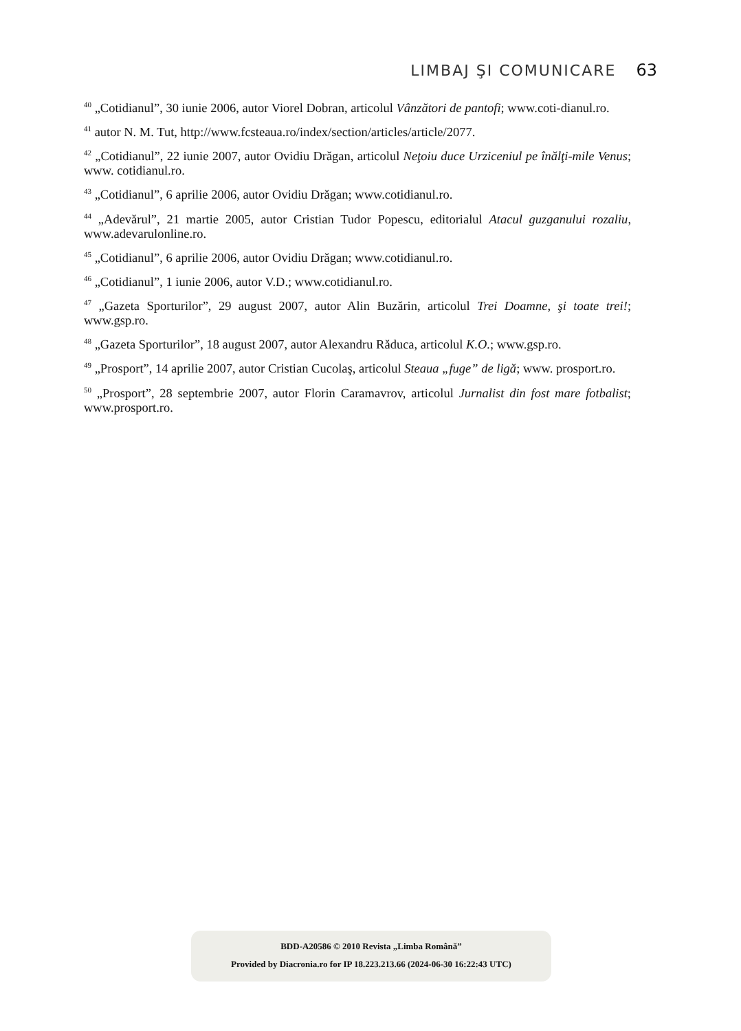LIMBAJ ŞI COMUNICARE 63
<sup>40</sup> „Cotidianul”, 30 iunie 2006, autor Viorel Dobran, articolul Vânzători de pantofi; www.coti-dianul.ro.
<sup>41</sup> autor N. M. Tut, http://www.fcsteaua.ro/index/section/articles/article/2077.
<sup>42</sup> „Cotidianul”, 22 iunie 2007, autor Ovidiu Drăgan, articolul Neţoiu duce Urziceniul pe înălţi-mile Venus; www. cotidianul.ro.
<sup>43</sup> „Cotidianul”, 6 aprilie 2006, autor Ovidiu Drăgan; www.cotidianul.ro.
<sup>44</sup> „Adevărul”, 21 martie 2005, autor Cristian Tudor Popescu, editorialul Atacul gu­zganului rozaliu, www.adevarulonline.ro.
<sup>45</sup> „Cotidianul”, 6 aprilie 2006, autor Ovidiu Drăgan; www.cotidianul.ro.
<sup>46</sup> „Cotidianul”, 1 iunie 2006, autor V.D.; www.cotidianul.ro.
<sup>47</sup> „Gazeta Sporturilor”, 29 august 2007, autor Alin Buzărin, articolul Trei Doamne, şi toate trei!; www.gsp.ro.
<sup>48</sup> „Gazeta Sporturilor”, 18 august 2007, autor Alexandru Răduca, articolul K.O.; www.gsp.ro.
<sup>49</sup> „Prosport”, 14 aprilie 2007, autor Cristian Cucolaş, articolul Steaua „fuge” de ligă; www. prosport.ro.
<sup>50</sup> „Prosport”, 28 septembrie 2007, autor Florin Caramavrov, articolul Jurnalist din fost mare fotbalist; www.prosport.ro.
BDD-A20586 © 2010 Revista „Limba Română”
Provided by Diacronia.ro for IP 18.223.213.66 (2024-06-30 16:22:43 UTC)